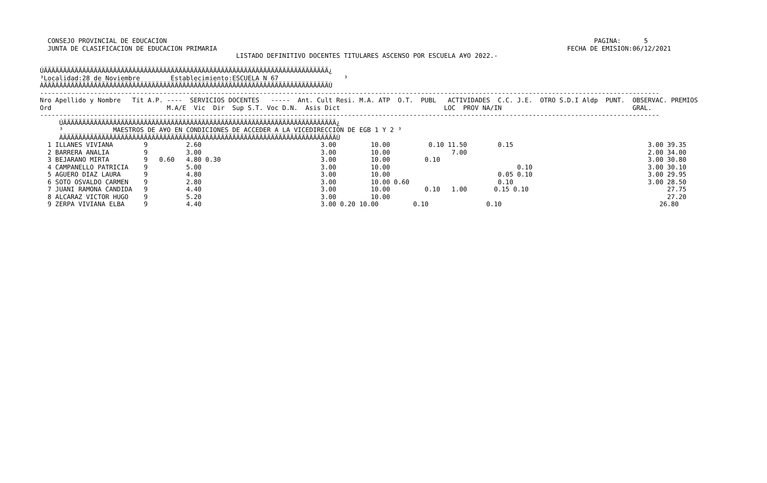CONSEJO PROVINCIAL DE EDUCACION                                                                                                               PAGINA:      5
  JUNTA DE CLASIFICACION DE EDUCACION PRIMARIA                                                                                           FECHA DE EMISION:06/12/2021
                                                   LISTADO DEFINITIVO DOCENTES TITULARES ASCENSO POR ESCUELA A¥O 2022.-

ÚÄÄÄÄÄÄÄÄÄÄÄÄÄÄÄÄÄÄÄÄÄÄÄÄÄÄÄÄÄÄÄÄÄÄÄÄÄÄÄÄÄÄÄÄÄÄÄÄÄÄÄÄÄÄÄÄÄÄÄÄÄÄÄÄÄÄÄÄÄÄÄÄÄÄ¿
³Localidad:28 de Noviembre        Establecimiento:ESCUELA N 67                 ³
ÀÄÄÄÄÄÄÄÄÄÄÄÄÄÄÄÄÄÄÄÄÄÄÄÄÄÄÄÄÄÄÄÄÄÄÄÄÄÄÄÄÄÄÄÄÄÄÄÄÄÄÄÄÄÄÄÄÄÄÄÄÄÄÄÄÄÄÄÄÄÄÄÄÄÄÙ
-----------------------------------------------------------------------------------------------------------------------------------------------------------------
Nro Apellido y Nombre   Tit A.P. ----  SERVICIOS DOCENTES   -----  Ant. Cult Resi. M.A. ATP  O.T.  PUBL   ACTIVIDADES  C.C. J.E.  OTRO S.D.I Aldp  PUNT.  OBSERVAC. PREMIOS
Ord                              M.A/E  Vic  Dir  Sup S.T. Voc D.N.  Asis Dict                           LOC  PROV NA/IN                                  GRAL.
-----------------------------------------------------------------------------------------------------------------------------------------------------------------
     ÚÄÄÄÄÄÄÄÄÄÄÄÄÄÄÄÄÄÄÄÄÄÄÄÄÄÄÄÄÄÄÄÄÄÄÄÄÄÄÄÄÄÄÄÄÄÄÄÄÄÄÄÄÄÄÄÄÄÄÄÄÄÄÄÄÄÄÄÄÄÄÄ¿
     ³             MAESTROS DE A¥O EN CONDICIONES DE ACCEDER A LA VICEDIRECCION DE EGB 1 Y 2 ³
     ÀÄÄÄÄÄÄÄÄÄÄÄÄÄÄÄÄÄÄÄÄÄÄÄÄÄÄÄÄÄÄÄÄÄÄÄÄÄÄÄÄÄÄÄÄÄÄÄÄÄÄÄÄÄÄÄÄÄÄÄÄÄÄÄÄÄÄÄÄÄÄÄÙ
  1 ILLANES VIVIANA        9          2.60                               3.00         10.00          0.10 11.50        0.15                                   3.00 39.35
  2 BARRERA ANALIA         9          3.00                               3.00         10.00                7.00                                               2.00 34.00
  3 BEJARANO MIRTA         9   0.60   4.80 0.30                          3.00         10.00         0.10                                                      3.00 30.80
  4 CAMPANELLO PATRICIA    9          5.00                               3.00         10.00                                 0.10                              3.00 30.10
  5 AGUERO DIAZ LAURA      9          4.80                               3.00         10.00                            0.05 0.10                              3.00 29.95
  6 SOTO OSVALDO CARMEN    9          2.80                               3.00         10.00 0.60                       0.10                                   3.00 28.50
  7 JUANI RAMONA CANDIDA   9          4.40                               3.00         10.00         0.10   1.00       0.15 0.10                                    27.75
  8 ALCARAZ VICTOR HUGO    9          5.20                               3.00         10.00                                                                        27.20
  9 ZERPA VIVIANA ELBA     9          4.40                               3.00 0.20 10.00         0.10               0.10                                         26.80